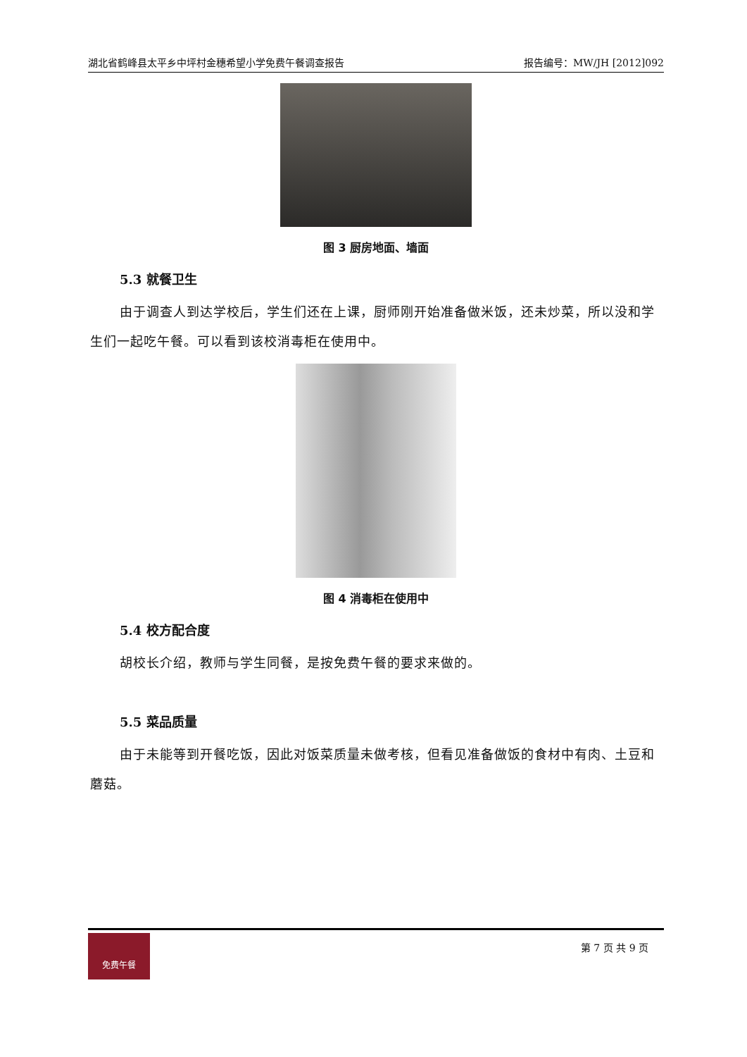湖北省鹤峰县太平乡中坪村金穗希望小学免费午餐调查报告 报告编号：MW/JH [2012]092
图 3 厨房地面、墙面
5.3 就餐卫生
由于调查人到达学校后，学生们还在上课，厨师刚开始准备做米饭，还未炒菜，所以没和学生们一起吃午餐。可以看到该校消毒柜在使用中。
图 4 消毒柜在使用中
5.4 校方配合度
胡校长介绍，教师与学生同餐，是按免费午餐的要求来做的。
5.5 菜品质量
由于未能等到开餐吃饭，因此对饭菜质量未做考核，但看见准备做饭的食材中有肉、土豆和蘑菇。
免费午餐
第 7 页 共 9 页